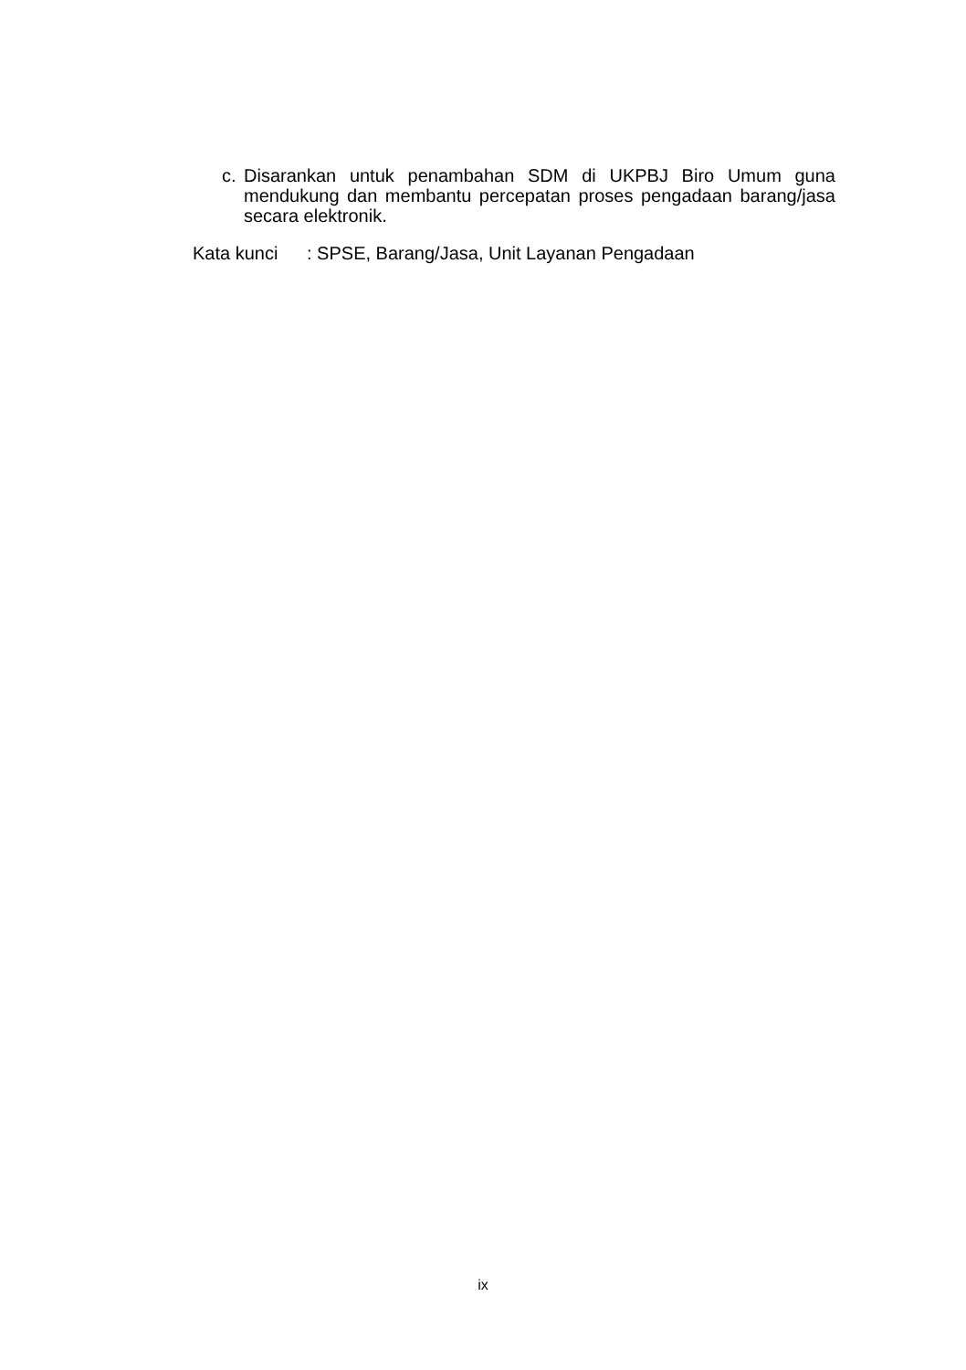c. Disarankan untuk penambahan SDM di UKPBJ Biro Umum guna mendukung dan membantu percepatan proses pengadaan barang/jasa secara elektronik.
Kata kunci : SPSE, Barang/Jasa, Unit Layanan Pengadaan
ix